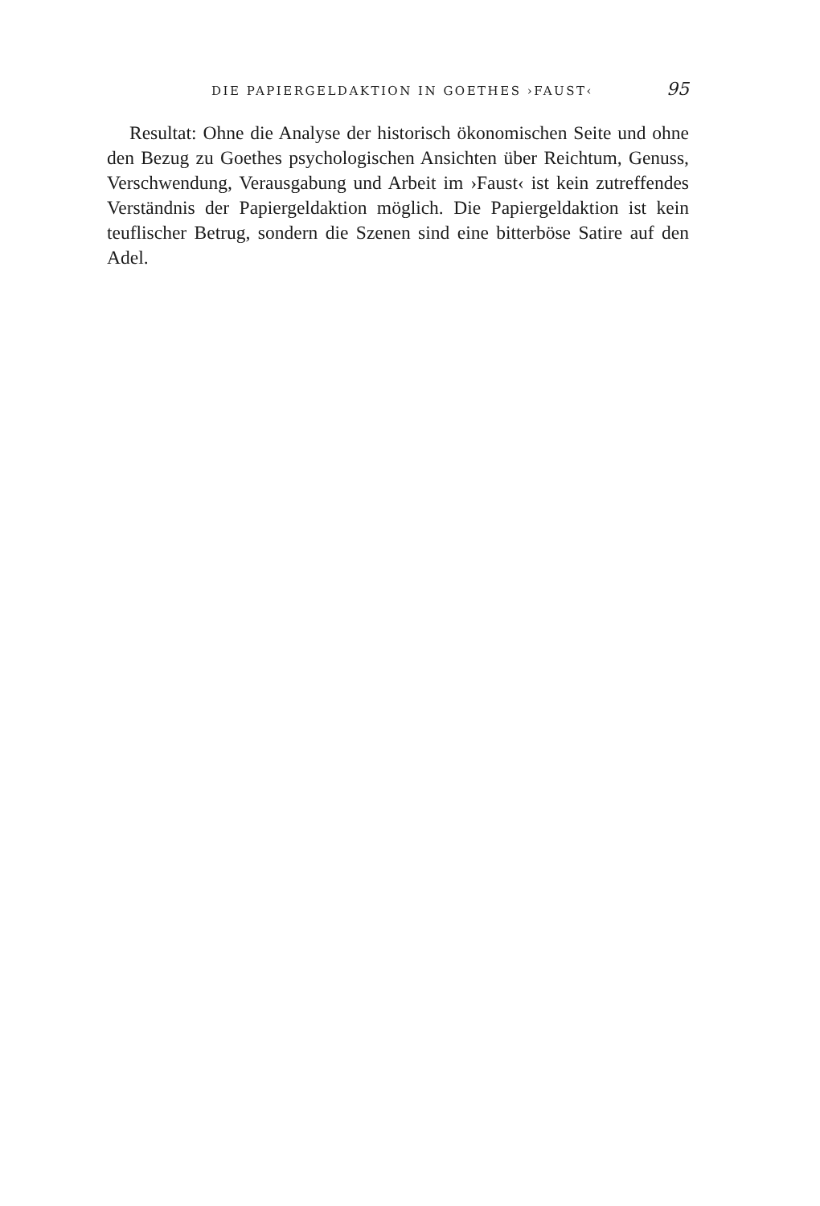DIE PAPIERGELDAKTION IN GOETHES ›FAUST‹ 95
Resultat: Ohne die Analyse der historisch ökonomischen Seite und ohne den Bezug zu Goethes psychologischen Ansichten über Reichtum, Genuss, Verschwendung, Verausgabung und Arbeit im ›Faust‹ ist kein zutreffendes Verständnis der Papiergeldaktion möglich. Die Papiergeldaktion ist kein teuflischer Betrug, sondern die Szenen sind eine bitterböse Satire auf den Adel.